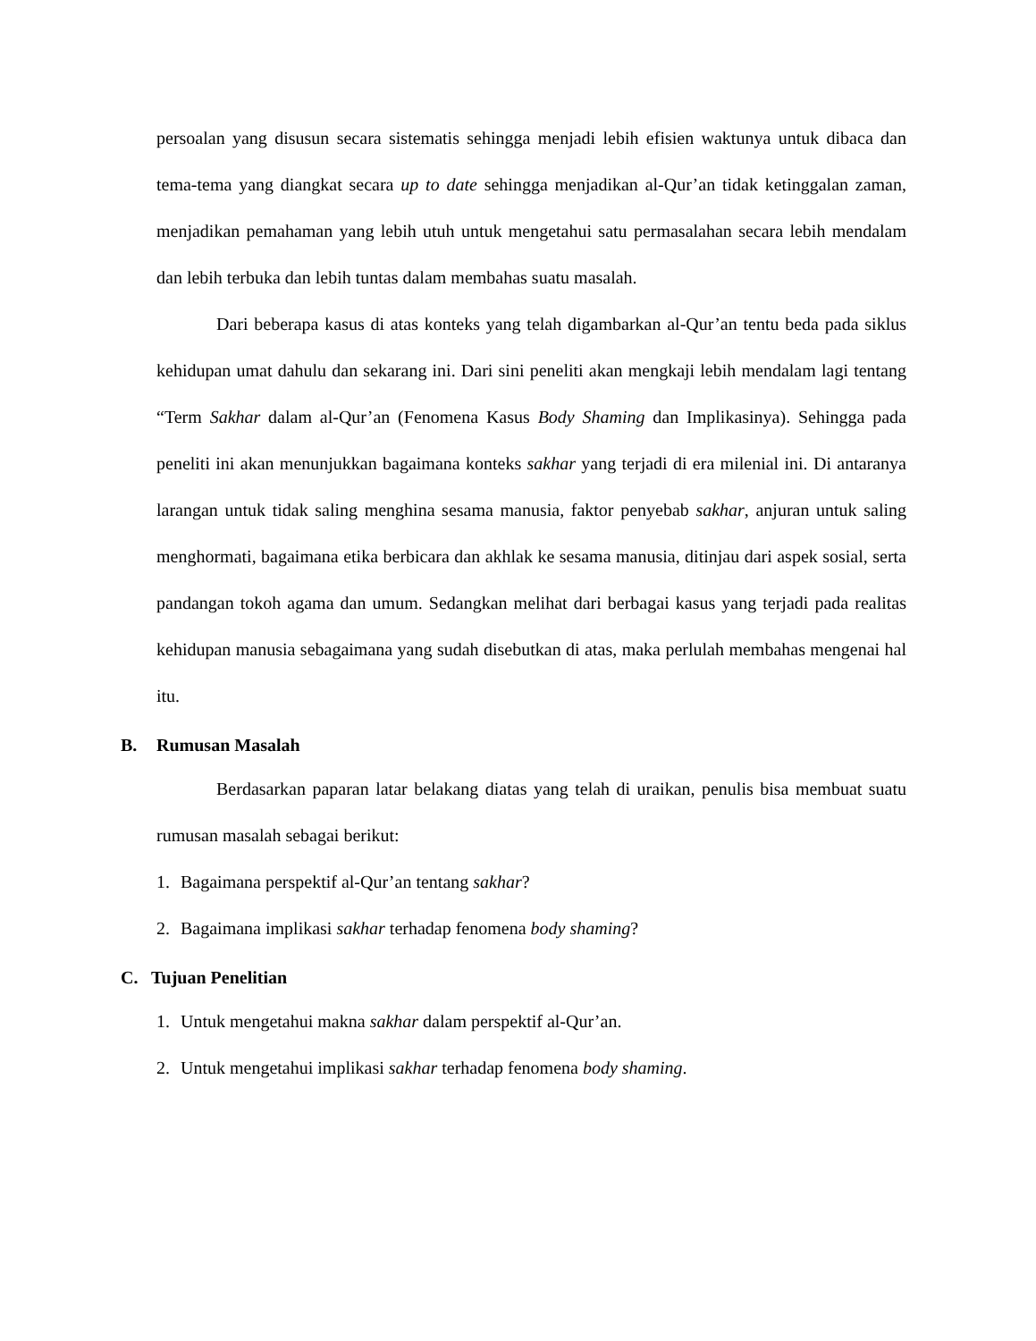persoalan yang disusun secara sistematis sehingga menjadi lebih efisien waktunya untuk dibaca dan tema-tema yang diangkat secara up to date sehingga menjadikan al-Qur’an tidak ketinggalan zaman, menjadikan pemahaman yang lebih utuh untuk mengetahui satu permasalahan secara lebih mendalam dan lebih terbuka dan lebih tuntas dalam membahas suatu masalah.
Dari beberapa kasus di atas konteks yang telah digambarkan al-Qur’an tentu beda pada siklus kehidupan umat dahulu dan sekarang ini. Dari sini peneliti akan mengkaji lebih mendalam lagi tentang “Term Sakhar dalam al-Qur’an (Fenomena Kasus Body Shaming dan Implikasinya). Sehingga pada peneliti ini akan menunjukkan bagaimana konteks sakhar yang terjadi di era milenial ini. Di antaranya larangan untuk tidak saling menghina sesama manusia, faktor penyebab sakhar, anjuran untuk saling menghormati, bagaimana etika berbicara dan akhlak ke sesama manusia, ditinjau dari aspek sosial, serta pandangan tokoh agama dan umum. Sedangkan melihat dari berbagai kasus yang terjadi pada realitas kehidupan manusia sebagaimana yang sudah disebutkan di atas, maka perlulah membahas mengenai hal itu.
B. Rumusan Masalah
Berdasarkan paparan latar belakang diatas yang telah di uraikan, penulis bisa membuat suatu rumusan masalah sebagai berikut:
1. Bagaimana perspektif al-Qur’an tentang sakhar?
2. Bagaimana implikasi sakhar terhadap fenomena body shaming?
C. Tujuan Penelitian
1. Untuk mengetahui makna sakhar dalam perspektif al-Qur’an.
2. Untuk mengetahui implikasi sakhar terhadap fenomena body shaming.